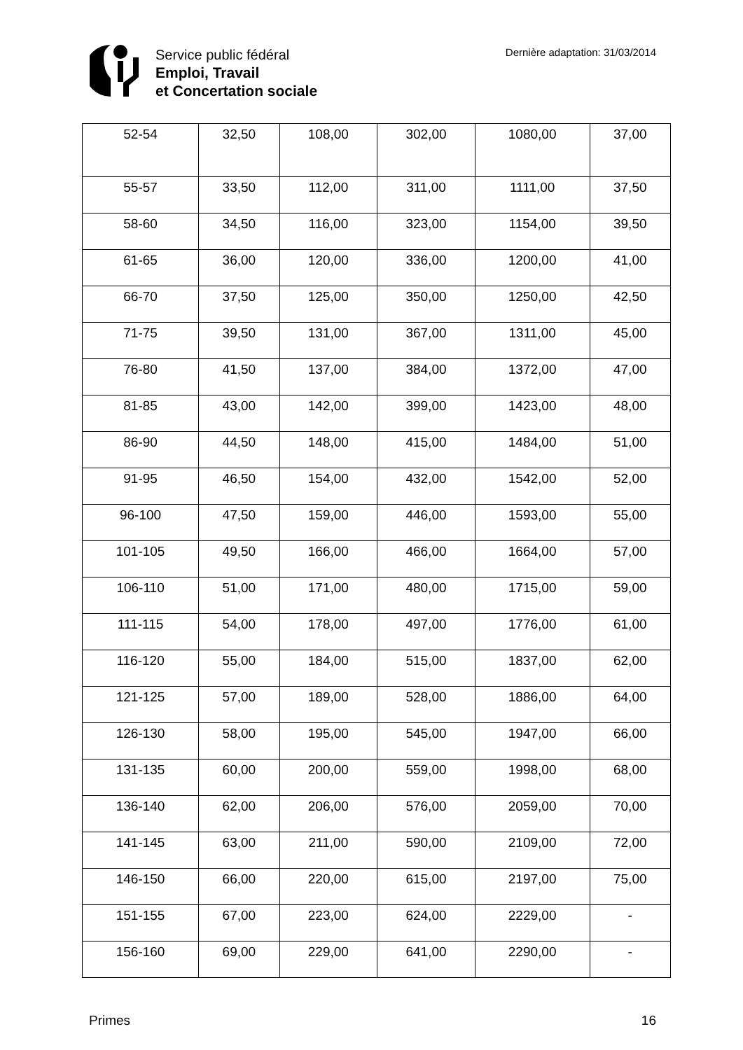Service public fédéral
Emploi, Travail
et Concertation sociale
Dernière adaptation: 31/03/2014
| 52-54 | 32,50 | 108,00 | 302,00 | 1080,00 | 37,00 |
| 55-57 | 33,50 | 112,00 | 311,00 | 1111,00 | 37,50 |
| 58-60 | 34,50 | 116,00 | 323,00 | 1154,00 | 39,50 |
| 61-65 | 36,00 | 120,00 | 336,00 | 1200,00 | 41,00 |
| 66-70 | 37,50 | 125,00 | 350,00 | 1250,00 | 42,50 |
| 71-75 | 39,50 | 131,00 | 367,00 | 1311,00 | 45,00 |
| 76-80 | 41,50 | 137,00 | 384,00 | 1372,00 | 47,00 |
| 81-85 | 43,00 | 142,00 | 399,00 | 1423,00 | 48,00 |
| 86-90 | 44,50 | 148,00 | 415,00 | 1484,00 | 51,00 |
| 91-95 | 46,50 | 154,00 | 432,00 | 1542,00 | 52,00 |
| 96-100 | 47,50 | 159,00 | 446,00 | 1593,00 | 55,00 |
| 101-105 | 49,50 | 166,00 | 466,00 | 1664,00 | 57,00 |
| 106-110 | 51,00 | 171,00 | 480,00 | 1715,00 | 59,00 |
| 111-115 | 54,00 | 178,00 | 497,00 | 1776,00 | 61,00 |
| 116-120 | 55,00 | 184,00 | 515,00 | 1837,00 | 62,00 |
| 121-125 | 57,00 | 189,00 | 528,00 | 1886,00 | 64,00 |
| 126-130 | 58,00 | 195,00 | 545,00 | 1947,00 | 66,00 |
| 131-135 | 60,00 | 200,00 | 559,00 | 1998,00 | 68,00 |
| 136-140 | 62,00 | 206,00 | 576,00 | 2059,00 | 70,00 |
| 141-145 | 63,00 | 211,00 | 590,00 | 2109,00 | 72,00 |
| 146-150 | 66,00 | 220,00 | 615,00 | 2197,00 | 75,00 |
| 151-155 | 67,00 | 223,00 | 624,00 | 2229,00 | - |
| 156-160 | 69,00 | 229,00 | 641,00 | 2290,00 | - |
Primes 16